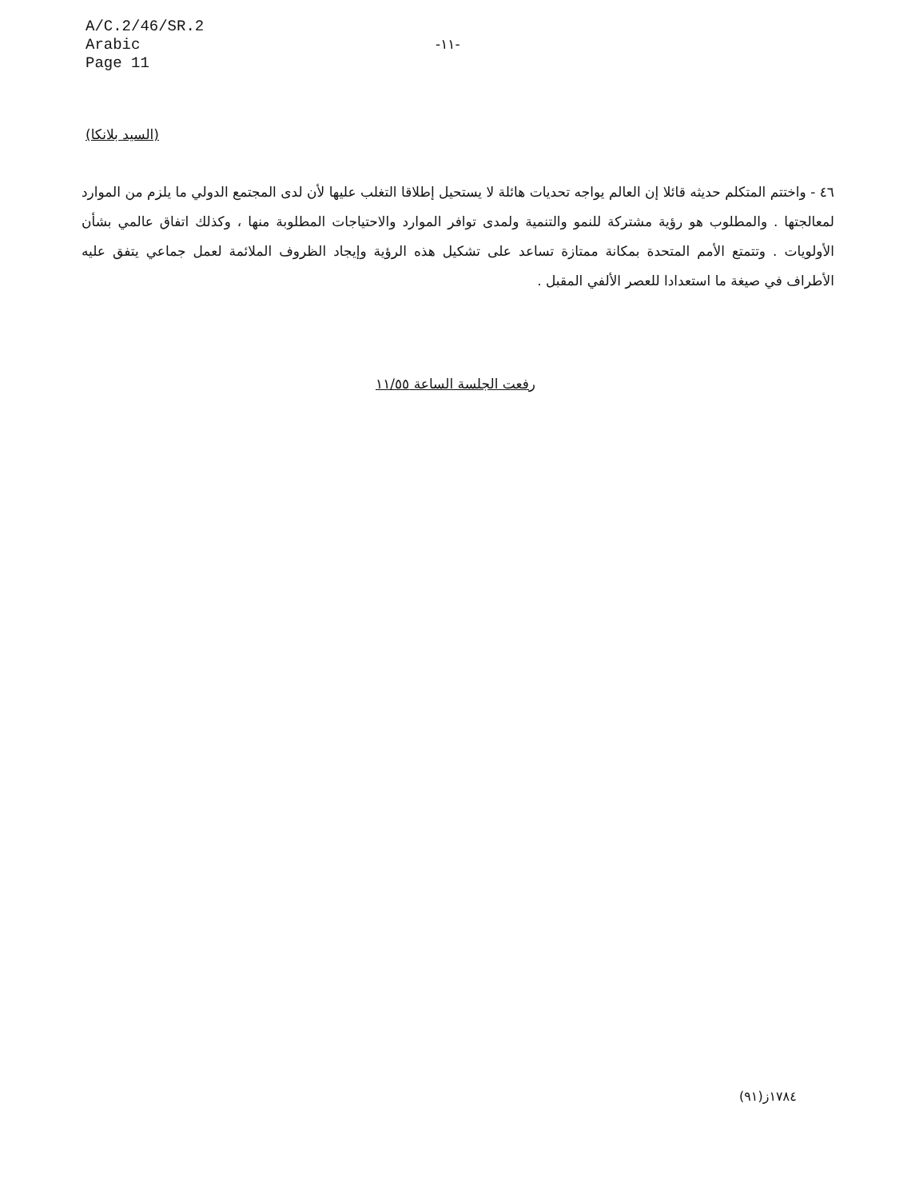A/C.2/46/SR.2
Arabic
Page 11
-١١-
(السيد بلانكا)
٤٦ - واختتم المتكلم حديثه قائلا إن العالم يواجه تحديات هائلة لا يستحيل إطلاقا التغلب عليها لأن لدى المجتمع الدولي ما يلزم من الموارد لمعالجتها . والمطلوب هو رؤية مشتركة للنمو والتنمية ولمدى توافر الموارد والاحتياجات المطلوبة منها ، وكذلك اتفاق عالمي بشأن الأولويات . وتتمتع الأمم المتحدة بمكانة ممتازة تساعد على تشكيل هذه الرؤية وإيجاد الظروف الملائمة لعمل جماعي يتفق عليه الأطراف في صيغة ما استعدادا للعصر الألفي المقبل .
رفعت الجلسة الساعة ١١/٥٥
١٧٨٤ز(٩١)